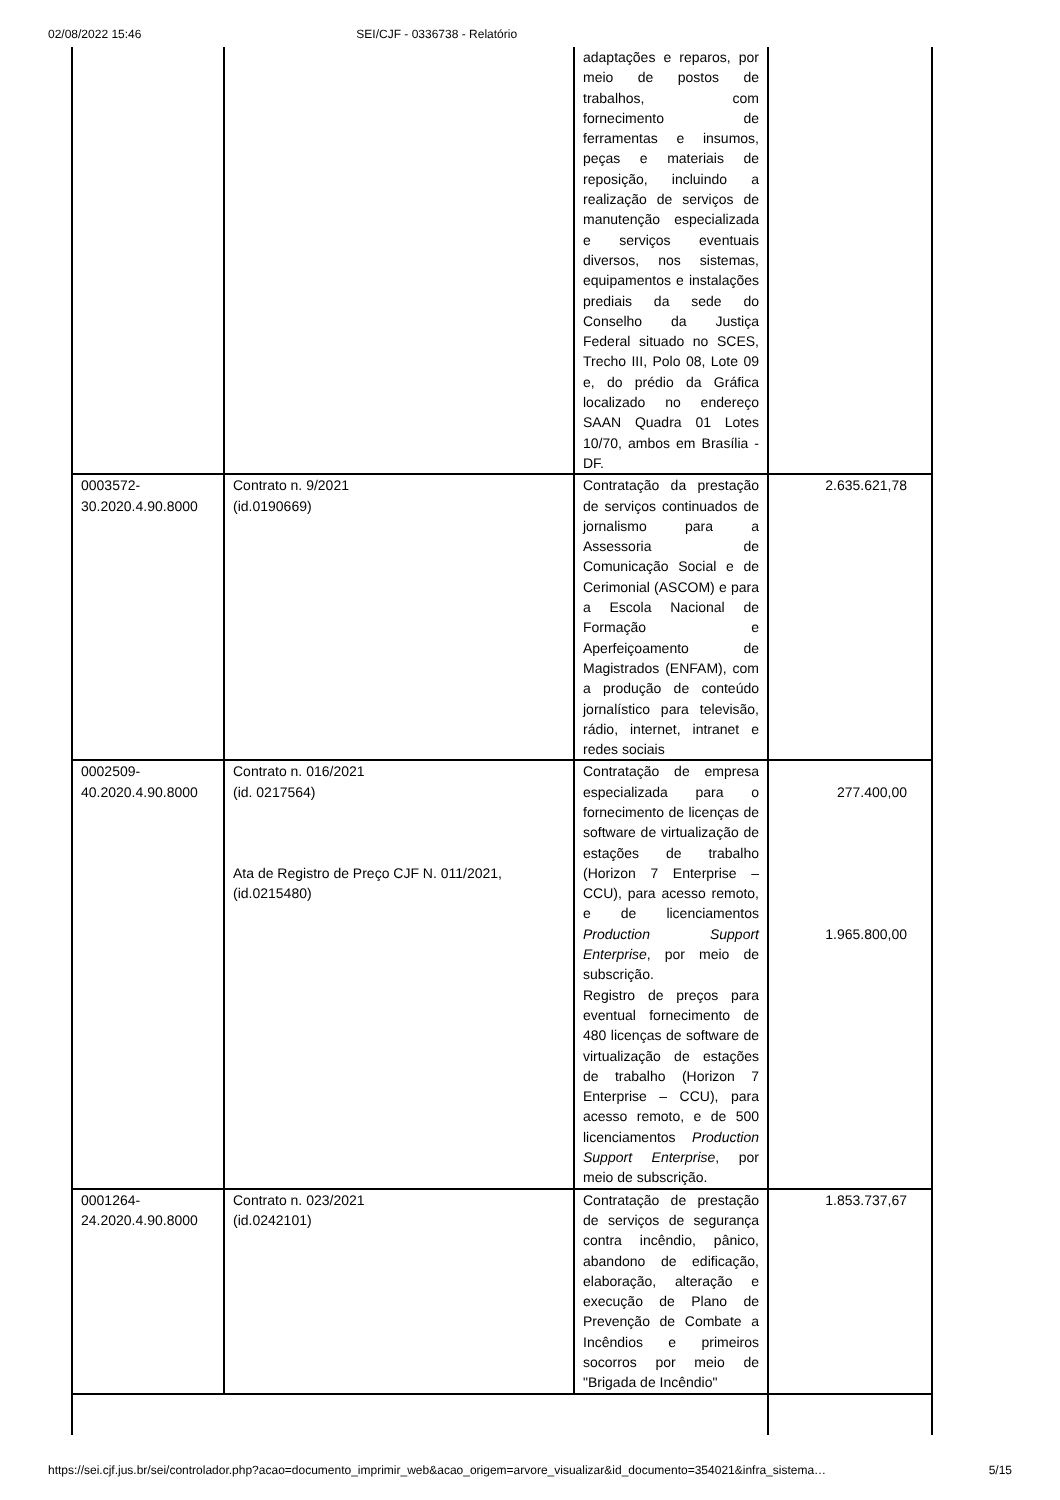02/08/2022 15:46 SEI/CJF - 0336738 - Relatório
| | | adaptações e reparos, por meio de postos de trabalhos, com fornecimento de ferramentas e insumos, peças e materiais de reposição, incluindo a realização de serviços de manutenção especializada e serviços eventuais diversos, nos sistemas, equipamentos e instalações prediais da sede do Conselho da Justiça Federal situado no SCES, Trecho III, Polo 08, Lote 09 e, do prédio da Gráfica localizado no endereço SAAN Quadra 01 Lotes 10/70, ambos em Brasília - DF. | |
| 0003572- 30.2020.4.90.8000 | Contrato n. 9/2021 (id.0190669) | Contratação da prestação de serviços continuados de jornalismo para a Assessoria de Comunicação Social e de Cerimonial (ASCOM) e para a Escola Nacional de Formação e Aperfeiçoamento de Magistrados (ENFAM), com a produção de conteúdo jornalístico para televisão, rádio, internet, intranet e redes sociais | 2.635.621,78 |
| 0002509- 40.2020.4.90.8000 | Contrato n. 016/2021 (id. 0217564) Ata de Registro de Preço CJF N. 011/2021, (id.0215480) | Contratação de empresa especializada para o fornecimento de licenças de software de virtualização de estações de trabalho (Horizon 7 Enterprise – CCU), para acesso remoto, e de licenciamentos Production Support Enterprise , por meio de subscrição. Registro de preços para eventual fornecimento de 480 licenças de software de virtualização de estações de trabalho (Horizon 7 Enterprise – CCU), para acesso remoto, e de 500 licenciamentos Production Support Enterprise , por meio de subscrição. | 277.400,00 1.965.800,00 |
| 0001264- 24.2020.4.90.8000 | Contrato n. 023/2021 (id.0242101) | Contratação de prestação de serviços de segurança contra incêndio, pânico, abandono de edificação, elaboração, alteração e execução de Plano de Prevenção de Combate a Incêndios e primeiros socorros por meio de "Brigada de Incêndio" | 1.853.737,67 |
https://sei.cjf.jus.br/sei/controlador.php?acao=documento_imprimir_web&acao_origem=arvore_visualizar&id_documento=354021&infra_sistema… 5/15